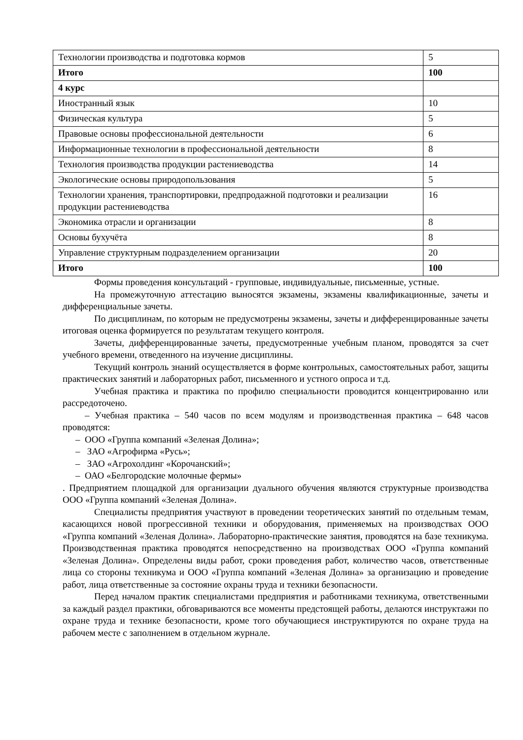| Технологии производства и подготовка кормов | 5 |
| Итого | 100 |
| 4 курс | |
| Иностранный язык | 10 |
| Физическая культура | 5 |
| Правовые основы профессиональной деятельности | 6 |
| Информационные технологии в профессиональной деятельности | 8 |
| Технология производства продукции растениеводства | 14 |
| Экологические основы природопользования | 5 |
| Технологии хранения, транспортировки, предпродажной подготовки и реализации продукции растениеводства | 16 |
| Экономика отрасли и организации | 8 |
| Основы бухучёта | 8 |
| Управление структурным подразделением организации | 20 |
| Итого | 100 |
Формы проведения консультаций - групповые, индивидуальные, письменные, устные.
На промежуточную аттестацию выносятся экзамены, экзамены квалификационные, зачеты и дифференциальные зачеты.
По дисциплинам, по которым не предусмотрены экзамены, зачеты и дифференцированные зачеты итоговая оценка формируется по результатам текущего контроля.
Зачеты, дифференцированные зачеты, предусмотренные учебным планом, проводятся за счет учебного времени, отведенного на изучение дисциплины.
Текущий контроль знаний осуществляется в форме контрольных, самостоятельных работ, защиты практических занятий и лабораторных работ, письменного и устного опроса и т.д.
Учебная практика и практика по профилю специальности проводится концентрированно или рассредоточено.
– Учебная практика – 540 часов по всем модулям и производственная практика – 648 часов проводятся:
– ООО «Группа компаний «Зеленая Долина»;
– ЗАО «Агрофирма «Русь»;
– ЗАО «Агрохолдинг «Корочанский»;
– ОАО «Белгородские молочные фермы»
. Предприятием площадкой для организации дуального обучения являются структурные производства ООО «Группа компаний «Зеленая Долина».
Специалисты предприятия участвуют в проведении теоретических занятий по отдельным темам, касающихся новой прогрессивной техники и оборудования, применяемых на производствах ООО «Группа компаний «Зеленая Долина». Лабораторно-практические занятия, проводятся на базе техникума. Производственная практика проводятся непосредственно на производствах ООО «Группа компаний «Зеленая Долина». Определены виды работ, сроки проведения работ, количество часов, ответственные лица со стороны техникума и ООО «Группа компаний «Зеленая Долина» за организацию и проведение работ, лица ответственные за состояние охраны труда и техники безопасности.
Перед началом практик специалистами предприятия и работниками техникума, ответственными за каждый раздел практики, обговариваются все моменты предстоящей работы, делаются инструктажи по охране труда и технике безопасности, кроме того обучающиеся инструктируются по охране труда на рабочем месте с заполнением в отдельном журнале.